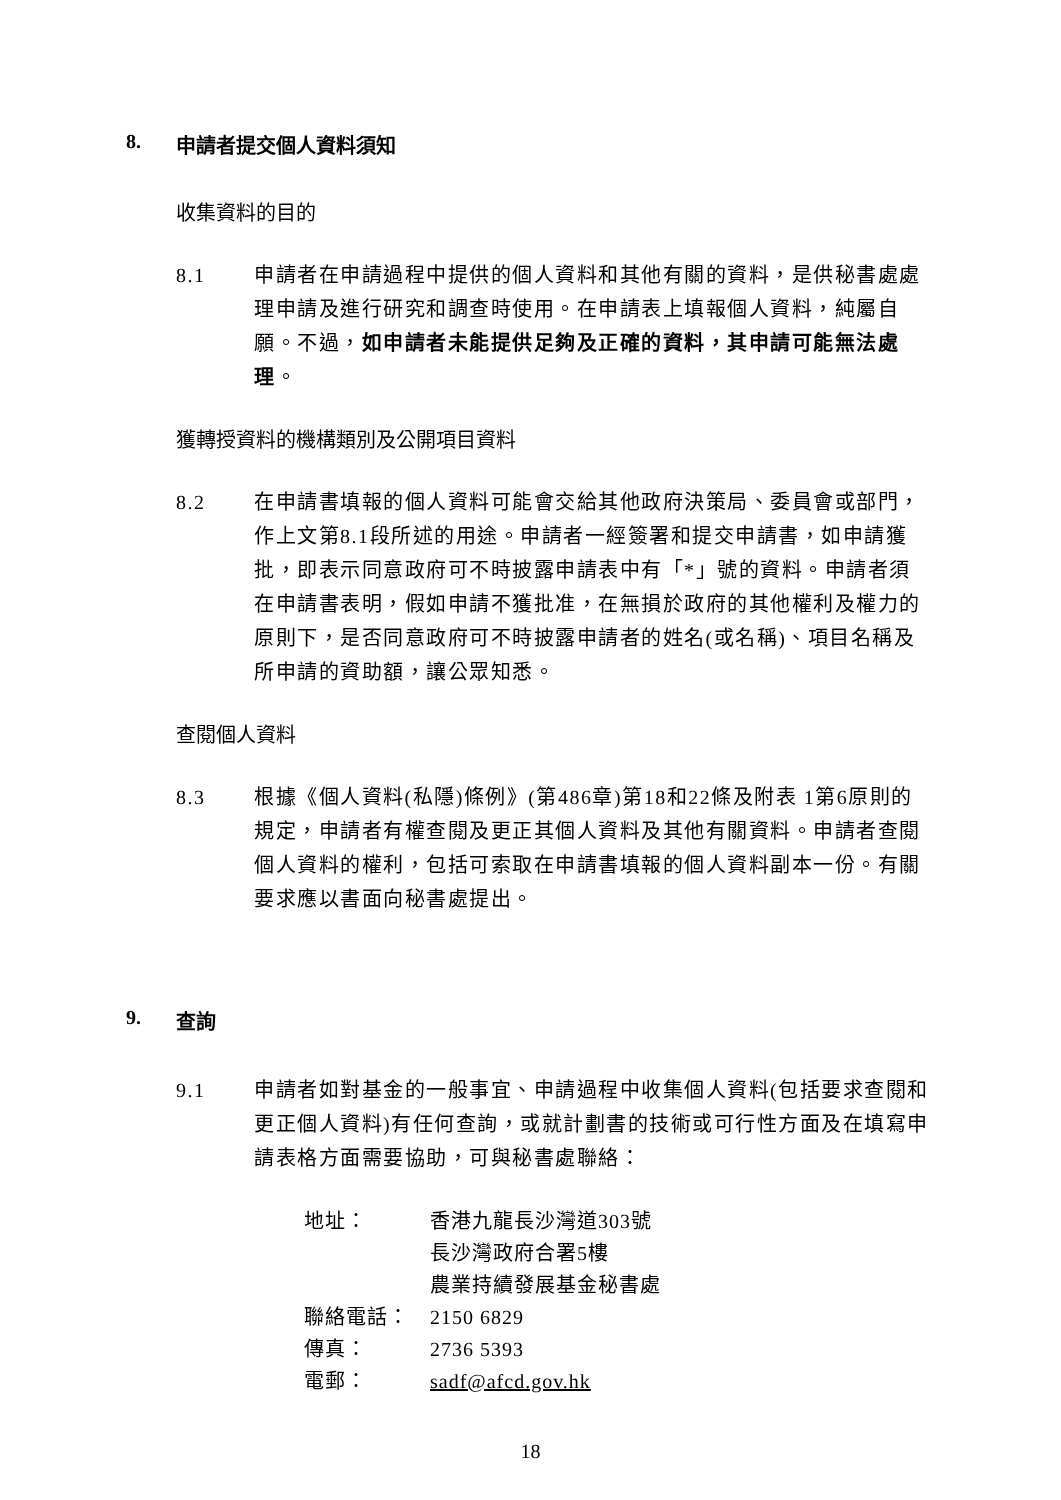8. 申請者提交個人資料須知
收集資料的目的
8.1 申請者在申請過程中提供的個人資料和其他有關的資料，是供秘書處處理申請及進行研究和調查時使用。在申請表上填報個人資料，純屬自願。不過，如申請者未能提供足夠及正確的資料，其申請可能無法處理。
獲轉授資料的機構類別及公開項目資料
8.2 在申請書填報的個人資料可能會交給其他政府決策局、委員會或部門，作上文第8.1段所述的用途。申請者一經簽署和提交申請書，如申請獲批，即表示同意政府可不時披露申請表中有「*」號的資料。申請者須在申請書表明，假如申請不獲批准，在無損於政府的其他權利及權力的原則下，是否同意政府可不時披露申請者的姓名(或名稱)、項目名稱及所申請的資助額，讓公眾知悉。
查閱個人資料
8.3 根據《個人資料(私隱)條例》(第486章)第18和22條及附表 1第6原則的規定，申請者有權查閱及更正其個人資料及其他有關資料。申請者查閱個人資料的權利，包括可索取在申請書填報的個人資料副本一份。有關要求應以書面向秘書處提出。
9. 查詢
9.1 申請者如對基金的一般事宜、申請過程中收集個人資料(包括要求查閱和更正個人資料)有任何查詢，或就計劃書的技術或可行性方面及在填寫申請表格方面需要協助，可與秘書處聯絡：
地址： 香港九龍長沙灣道303號
長沙灣政府合署5樓
農業持續發展基金秘書處
聯絡電話： 2150 6829
傳真： 2736 5393
電郵： sadf@afcd.gov.hk
18